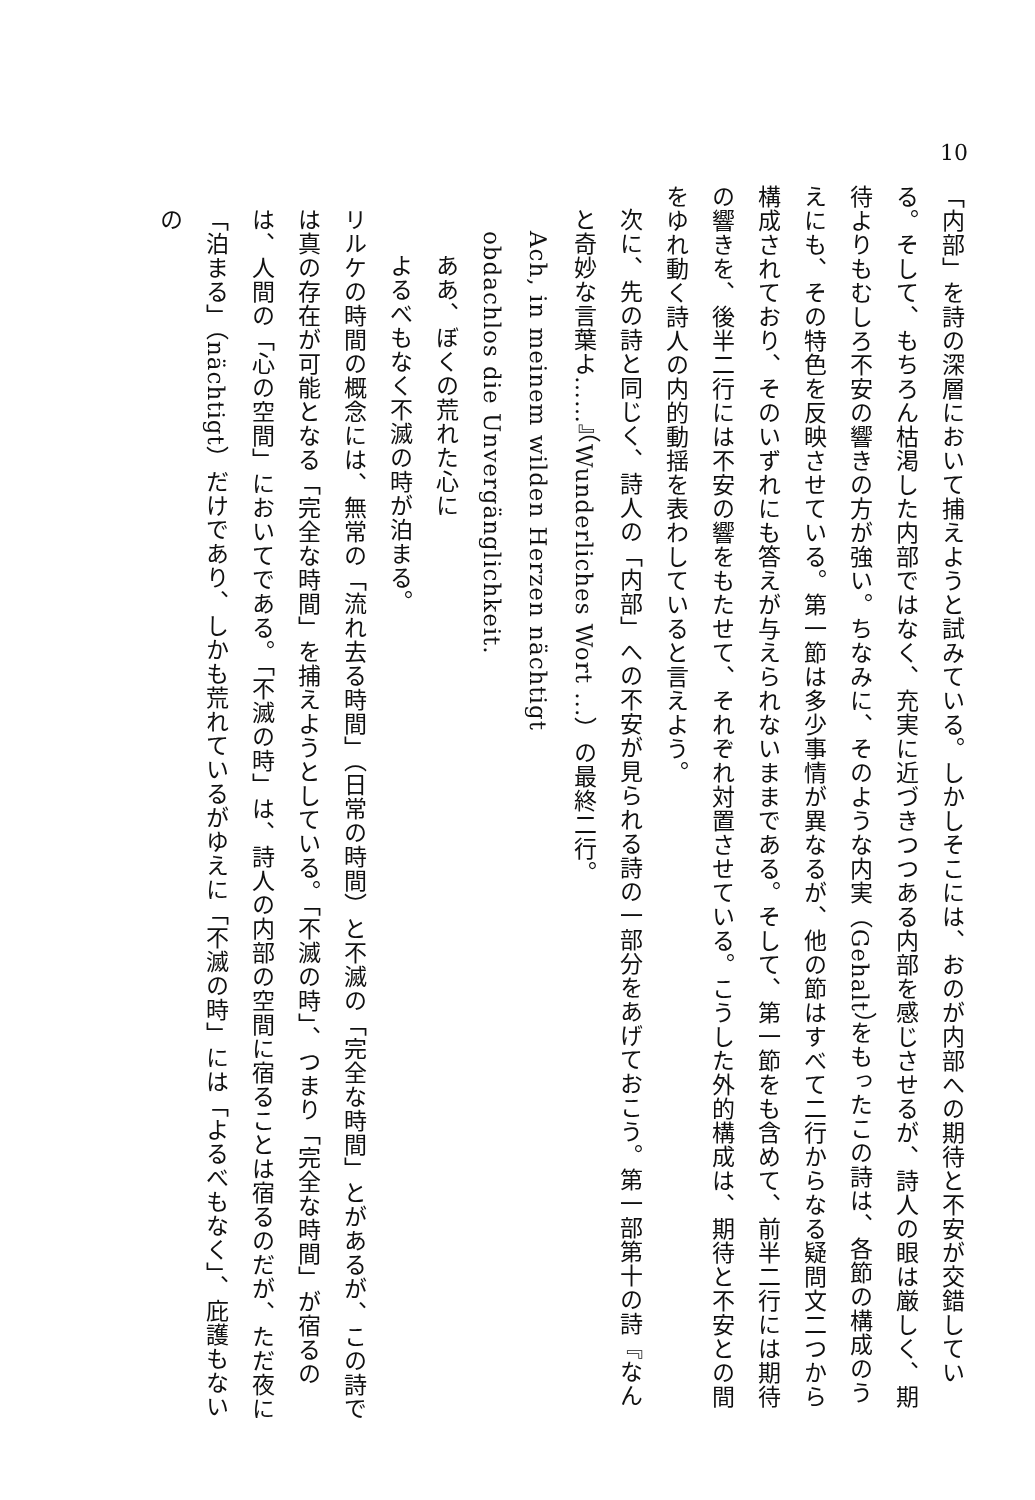10
「内部」を詩の深層において捕えようと試みている。しかしそこには、おのが内部への期待と不安が交錯している。そして、もちろん枯渇した内部ではなく、充実に近づきつつある内部を感じさせるが、詩人の眼は厳しく、期待よりもむしろ不安の響きの方が強い。ちなみに、そのような内実（Gehalt）をもったこの詩は、各節の構成のうえにも、その特色を反映させている。第一節は多少事情が異なるが、他の節はすべて二行からなる疑問文二つから構成されており、そのいずれにも答えが与えられないままである。そして、第一節をも含めて、前半二行には期待の響きを、後半二行には不安の響をもたせて、それぞれ対置させている。こうした外的構成は、期待と不安との間をゆれ動く詩人の内的動揺を表わしていると言えよう。
次に、先の詩と同じく、詩人の「内部」への不安が見られる詩の一部分をあげておこう。第一部第十の詩『なんと奇妙な言葉よ……』（Wunderliches Wort ...）の最終二行。
Ach, in meinem wilden Herzen nächtigt
obdachlos die Unvergänglichkeit.
ああ、ぼくの荒れた心に
よるべもなく不滅の時が泊まる。
リルケの時間の概念には、無常の「流れ去る時間」（日常の時間）と不滅の「完全な時間」とがあるが、この詩では真の存在が可能となる「完全な時間」を捕えようとしている。「不滅の時」、つまり「完全な時間」が宿るのは、人間の「心の空間」においてである。「不滅の時」は、詩人の内部の空間に宿ることは宿るのだが、ただ夜に「泊まる」（nächtigt）だけであり、しかも荒れているがゆえに「不滅の時」には「よるべもなく」、庇護もないの